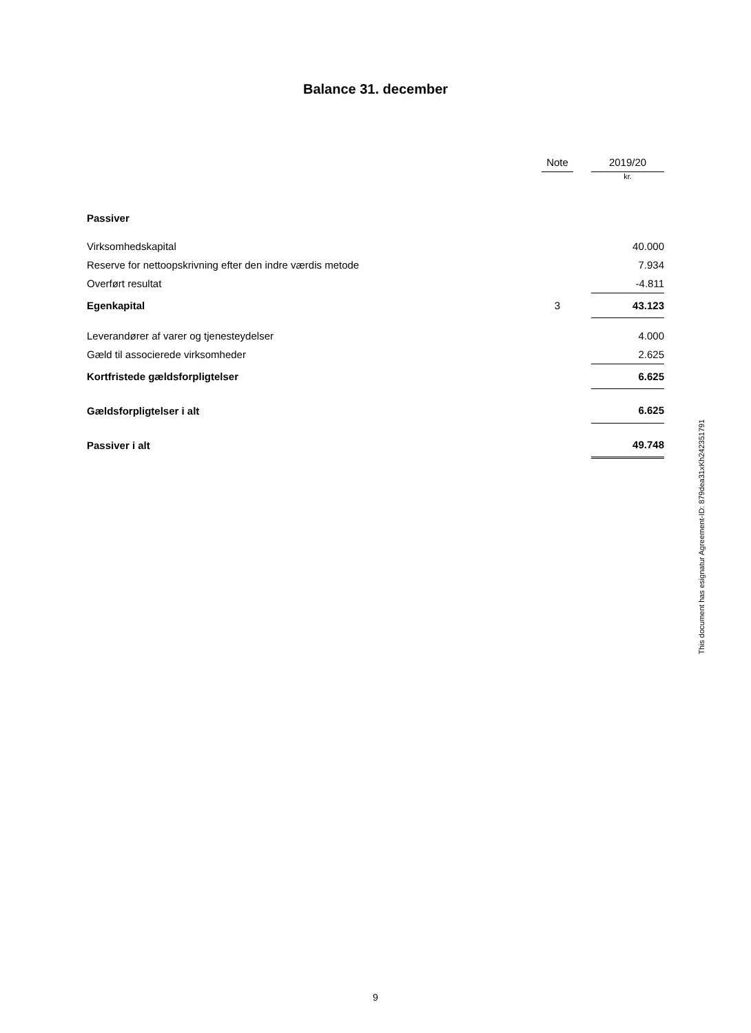Balance 31. december
| | Note | | 2019/20 |
| --- | --- | --- | --- |
| | | | kr. |
| Passiver | | | |
| Virksomhedskapital | | | 40.000 |
| Reserve for nettoopskrivning efter den indre værdis metode | | | 7.934 |
| Overført resultat | | | -4.811 |
| Egenkapital | 3 | | 43.123 |
| Leverandører af varer og tjenesteydelser | | | 4.000 |
| Gæld til associerede virksomheder | | | 2.625 |
| Kortfristede gældsforpligtelser | | | 6.625 |
| Gældsforpligtelser i alt | | | 6.625 |
| Passiver i alt | | | 49.748 |
This document has esignatur Agreement-ID: 879dea31xKh242351791
9